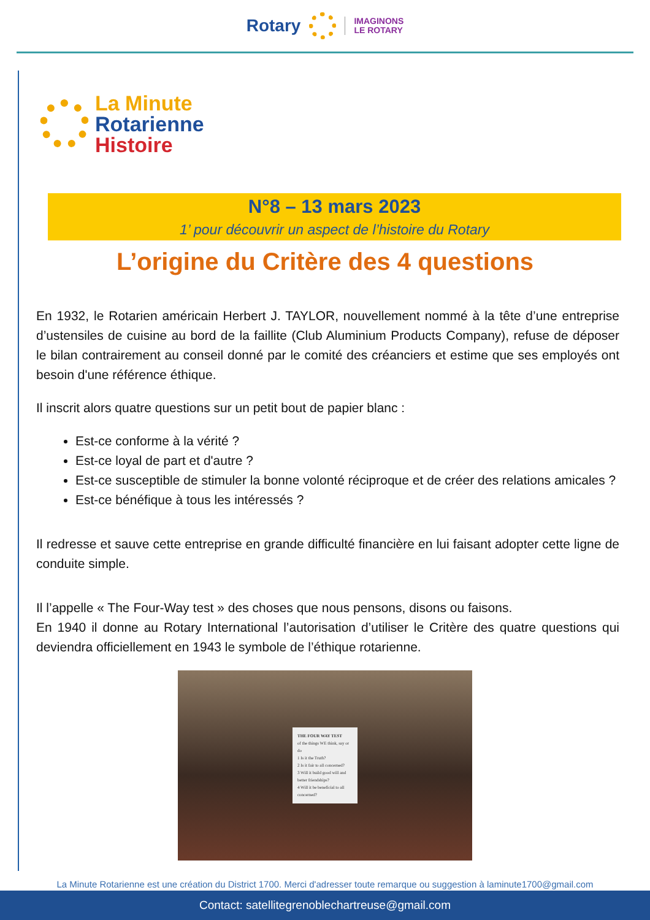Rotary
IMAGINONS
LE ROTARY
La Minute
Rotarienne
Histoire
N°8 – 13 mars 2023
1’ pour découvrir un aspect de l’histoire du Rotary
L’origine du Critère des 4 questions
En 1932, le Rotarien américain Herbert J. TAYLOR, nouvellement nommé à la tête d’une entreprise d’ustensiles de cuisine au bord de la faillite (Club Aluminium Products Company), refuse de déposer le bilan contrairement au conseil donné par le comité des créanciers et estime que ses employés ont besoin d'une référence éthique.
Il inscrit alors quatre questions sur un petit bout de papier blanc :
Est-ce conforme à la vérité ?
Est-ce loyal de part et d'autre ?
Est-ce susceptible de stimuler la bonne volonté réciproque et de créer des relations amicales ?
Est-ce bénéfique à tous les intéressés ?
Il redresse et sauve cette entreprise en grande difficulté financière en lui faisant adopter cette ligne de conduite simple.
Il l’appelle « The Four-Way test » des choses que nous pensons, disons ou faisons.
En 1940 il donne au Rotary International l’autorisation d’utiliser le Critère des quatre questions qui deviendra officiellement en 1943 le symbole de l’éthique rotarienne.
THE FOUR WAY TEST
of the things WE think, say or do
1 Is it the Truth?
2 Is it fair to all concerned?
3 Will it build good will and better friendships?
4 Will it be beneficial to all concerned?
La Minute Rotarienne est une création du District 1700. Merci d'adresser toute remarque ou suggestion à laminute1700@gmail.com
Contact: satellitegrenoblechartreuse@gmail.com